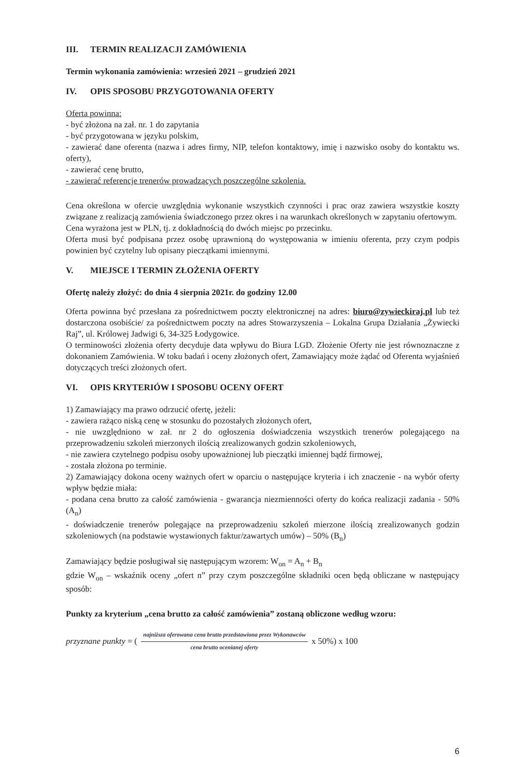III. TERMIN REALIZACJI ZAMÓWIENIA
Termin wykonania zamówienia: wrzesień 2021 – grudzień 2021
IV. OPIS SPOSOBU PRZYGOTOWANIA OFERTY
Oferta powinna:
- być złożona na zał. nr. 1 do zapytania
- być przygotowana w języku polskim,
- zawierać dane oferenta (nazwa i adres firmy, NIP, telefon kontaktowy, imię i nazwisko osoby do kontaktu ws. oferty),
- zawierać cenę brutto,
- zawierać referencje trenerów prowadzących poszczególne szkolenia.
Cena określona w ofercie uwzględnia wykonanie wszystkich czynności i prac oraz zawiera wszystkie koszty związane z realizacją zamówienia świadczonego przez okres i na warunkach określonych w zapytaniu ofertowym.
Cena wyrażona jest w PLN, tj. z dokładnością do dwóch miejsc po przecinku.
Oferta musi być podpisana przez osobę uprawnioną do występowania w imieniu oferenta, przy czym podpis powinien być czytelny lub opisany pieczątkami imiennymi.
V. MIEJSCE I TERMIN ZŁOŻENIA OFERTY
Ofertę należy złożyć: do dnia 4 sierpnia 2021r. do godziny 12.00
Oferta powinna być przesłana za pośrednictwem poczty elektronicznej na adres: biuro@zywieckiraj.pl lub też dostarczona osobiście/ za pośrednictwem poczty na adres Stowarzyszenia – Lokalna Grupa Działania „Żywiecki Raj”, ul. Królowej Jadwigi 6, 34-325 Łodygowice.
O terminowości złożenia oferty decyduje data wpływu do Biura LGD. Złożenie Oferty nie jest równoznaczne z dokonaniem Zamówienia. W toku badań i oceny złożonych ofert, Zamawiający może żądać od Oferenta wyjaśnień dotyczących treści złożonych ofert.
VI. OPIS KRYTERIÓW I SPOSOBU OCENY OFERT
1) Zamawiający ma prawo odrzucić ofertę, jeżeli:
- zawiera rażąco niską cenę w stosunku do pozostałych złożonych ofert,
- nie uwzględniono w zał. nr 2 do ogłoszenia doświadczenia wszystkich trenerów polegającego na przeprowadzeniu szkoleń mierzonych ilością zrealizowanych godzin szkoleniowych,
- nie zawiera czytelnego podpisu osoby upoważnionej lub pieczątki imiennej bądź firmowej,
- została złożona po terminie.
2) Zamawiający dokona oceny ważnych ofert w oparciu o następujące kryteria i ich znaczenie - na wybór oferty wpływ będzie miała:
- podana cena brutto za całość zamówienia - gwarancja niezmienności oferty do końca realizacji zadania - 50% (A<sub>n</sub>)
- doświadczenie trenerów polegające na przeprowadzeniu szkoleń mierzone ilością zrealizowanych godzin szkoleniowych (na podstawie wystawionych faktur/zawartych umów) – 50% (B<sub>n</sub>)
Zamawiający będzie posługiwał się następującym wzorem: W<sub>on</sub> = A<sub>n</sub> + B<sub>n</sub>
gdzie W<sub>on</sub> – wskaźnik oceny „ofert n” przy czym poszczególne składniki ocen będą obliczane w następujący sposób:
Punkty za kryterium „cena brutto za całość zamówienia” zostaną obliczone według wzoru:
przyznane punkty = ( najniższa oferowana cena brutto przedstawiona przez Wykonawców cena brutto ocenianej oferty x 50%) x 100
6